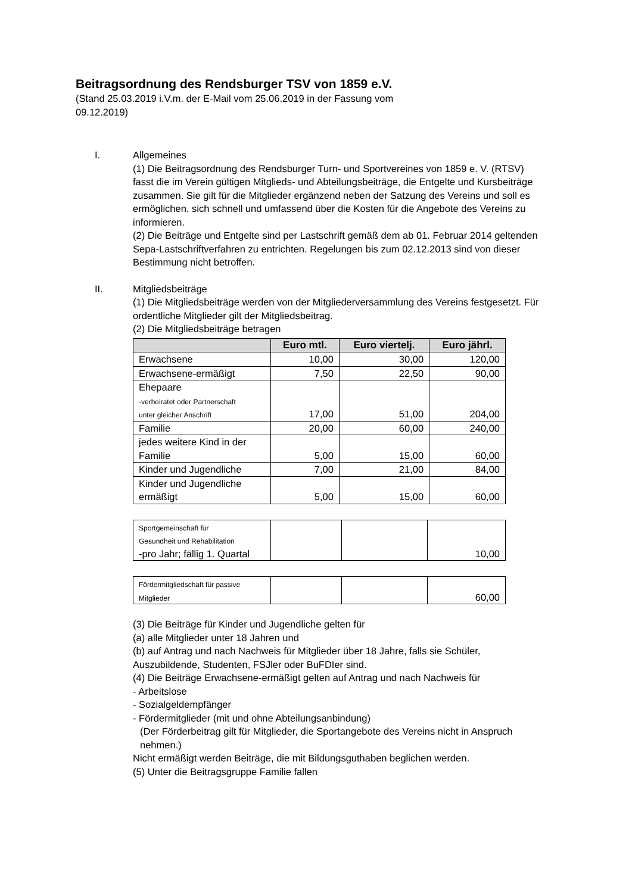Beitragsordnung des Rendsburger TSV von 1859 e.V.
(Stand 25.03.2019 i.V.m. der E-Mail vom 25.06.2019 in der Fassung vom
09.12.2019)
I. Allgemeines
(1) Die Beitragsordnung des Rendsburger Turn- und Sportvereines von 1859 e. V. (RTSV) fasst die im Verein gültigen Mitglieds- und Abteilungsbeiträge, die Entgelte und Kursbeiträge zusammen. Sie gilt für die Mitglieder ergänzend neben der Satzung des Vereins und soll es ermöglichen, sich schnell und umfassend über die Kosten für die Angebote des Vereins zu informieren.
(2) Die Beiträge und Entgelte sind per Lastschrift gemäß dem ab 01. Februar 2014 geltenden Sepa-Lastschriftverfahren zu entrichten. Regelungen bis zum 02.12.2013 sind von dieser Bestimmung nicht betroffen.
II. Mitgliedsbeiträge
(1) Die Mitgliedsbeiträge werden von der Mitgliederversammlung des Vereins festgesetzt. Für ordentliche Mitglieder gilt der Mitgliedsbeitrag.
(2) Die Mitgliedsbeiträge betragen
| | Euro mtl. | Euro viertelj. | Euro jährl. |
| --- | --- | --- | --- |
| Erwachsene | 10,00 | 30,00 | 120,00 |
| Erwachsene-ermäßigt | 7,50 | 22,50 | 90,00 |
| Ehepaare -verheiratet oder Partnerschaft unter gleicher Anschrift | 17,00 | 51,00 | 204,00 |
| Familie | 20,00 | 60,00 | 240,00 |
| jedes weitere Kind in der Familie | 5,00 | 15,00 | 60,00 |
| Kinder und Jugendliche | 7,00 | 21,00 | 84,00 |
| Kinder und Jugendliche ermäßigt | 5,00 | 15,00 | 60,00 |
| Sportgemeinschaft für Gesundheit und Rehabilitation -pro Jahr; fällig 1. Quartal | | | 10,00 |
| Fördermitgliedschaft für passive Mitglieder | | | 60,00 |
(3) Die Beiträge für Kinder und Jugendliche gelten für
(a) alle Mitglieder unter 18 Jahren und
(b) auf Antrag und nach Nachweis für Mitglieder über 18 Jahre, falls sie Schüler, Auszubildende, Studenten, FSJler oder BuFDIer sind.
(4) Die Beiträge Erwachsene-ermäßigt gelten auf Antrag und nach Nachweis für
- Arbeitslose
- Sozialgeldempfänger
- Fördermitglieder (mit und ohne Abteilungsanbindung)
(Der Förderbeitrag gilt für Mitglieder, die Sportangebote des Vereins nicht in Anspruch nehmen.)
Nicht ermäßigt werden Beiträge, die mit Bildungsguthaben beglichen werden.
(5) Unter die Beitragsgruppe Familie fallen